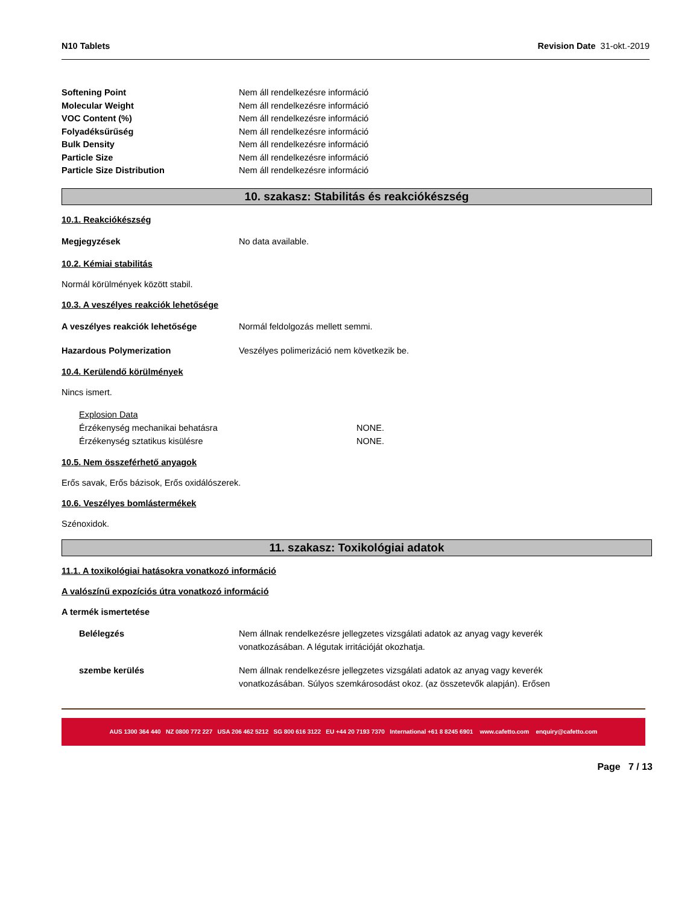N10 Tablets Revision Date 31-okt.-2019
Softening Point Nem áll rendelkezésre információ
Molecular Weight Nem áll rendelkezésre információ
VOC Content (%) Nem áll rendelkezésre információ
Folyadéksűrűség Nem áll rendelkezésre információ
Bulk Density Nem áll rendelkezésre információ
Particle Size Nem áll rendelkezésre információ
Particle Size Distribution Nem áll rendelkezésre információ
10. szakasz: Stabilitás és reakciókészség
10.1. Reakciókészség
Megjegyzések No data available.
10.2. Kémiai stabilitás
Normál körülmények között stabil.
10.3. A veszélyes reakciók lehetősége
A veszélyes reakciók lehetősége Normál feldolgozás mellett semmi.
Hazardous Polymerization Veszélyes polimerizáció nem következik be.
10.4. Kerülendő körülmények
Nincs ismert.
Explosion Data
Érzékenység mechanikai behatásra NONE.
Érzékenység sztatikus kisülésre NONE.
10.5. Nem összeférhető anyagok
Erős savak, Erős bázisok, Erős oxidálószerek.
10.6. Veszélyes bomlástermékek
Szénoxidok.
11. szakasz: Toxikológiai adatok
11.1. A toxikológiai hatásokra vonatkozó információ
A valószínű expozíciós útra vonatkozó információ
A termék ismertetése
Belélegzés Nem állnak rendelkezésre jellegzetes vizsgálati adatok az anyag vagy keverék
vonatkozásában. A légutak irritációját okozhatja.
szembe kerülés Nem állnak rendelkezésre jellegzetes vizsgálati adatok az anyag vagy keverék
vonatkozásában. Súlyos szemkárosodást okoz. (az összetevők alapján). Erősen
AUS 1300 364 440 NZ 0800 772 227 USA 206 462 5212 SG 800 616 3122 EU +44 20 7193 7370 International +61 8 8245 6901 www.cafetto.com enquiry@cafetto.com
Page 7 / 13